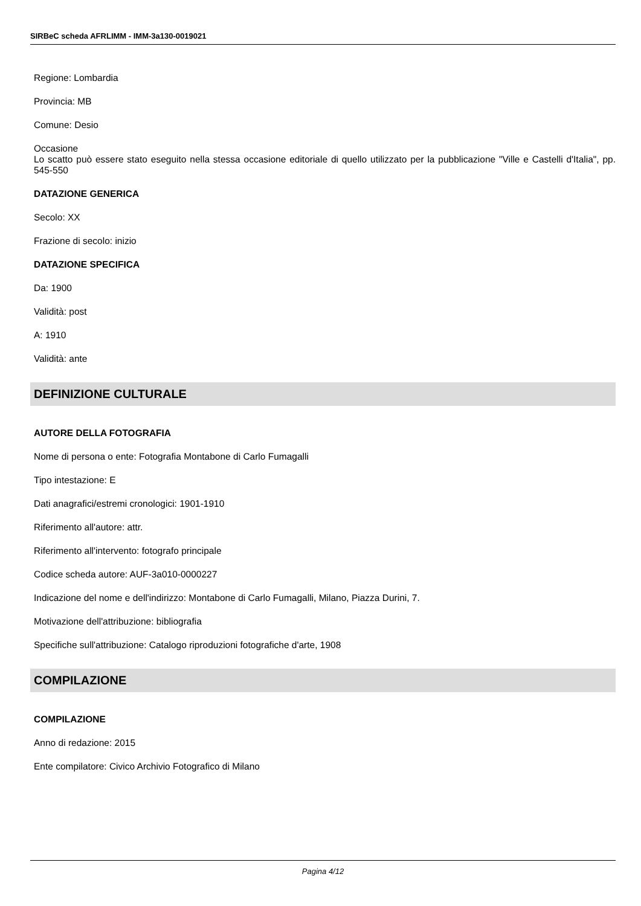SIRBeC scheda AFRLIMM - IMM-3a130-0019021
Regione: Lombardia
Provincia: MB
Comune: Desio
Occasione
Lo scatto può essere stato eseguito nella stessa occasione editoriale di quello utilizzato per la pubblicazione "Ville e Castelli d'Italia", pp. 545-550
DATAZIONE GENERICA
Secolo: XX
Frazione di secolo: inizio
DATAZIONE SPECIFICA
Da: 1900
Validità: post
A: 1910
Validità: ante
DEFINIZIONE CULTURALE
AUTORE DELLA FOTOGRAFIA
Nome di persona o ente: Fotografia Montabone di Carlo Fumagalli
Tipo intestazione: E
Dati anagrafici/estremi cronologici: 1901-1910
Riferimento all'autore: attr.
Riferimento all'intervento: fotografo principale
Codice scheda autore: AUF-3a010-0000227
Indicazione del nome e dell'indirizzo: Montabone di Carlo Fumagalli, Milano, Piazza Durini, 7.
Motivazione dell'attribuzione: bibliografia
Specifiche sull'attribuzione: Catalogo riproduzioni fotografiche d'arte, 1908
COMPILAZIONE
COMPILAZIONE
Anno di redazione: 2015
Ente compilatore: Civico Archivio Fotografico di Milano
Pagina 4/12